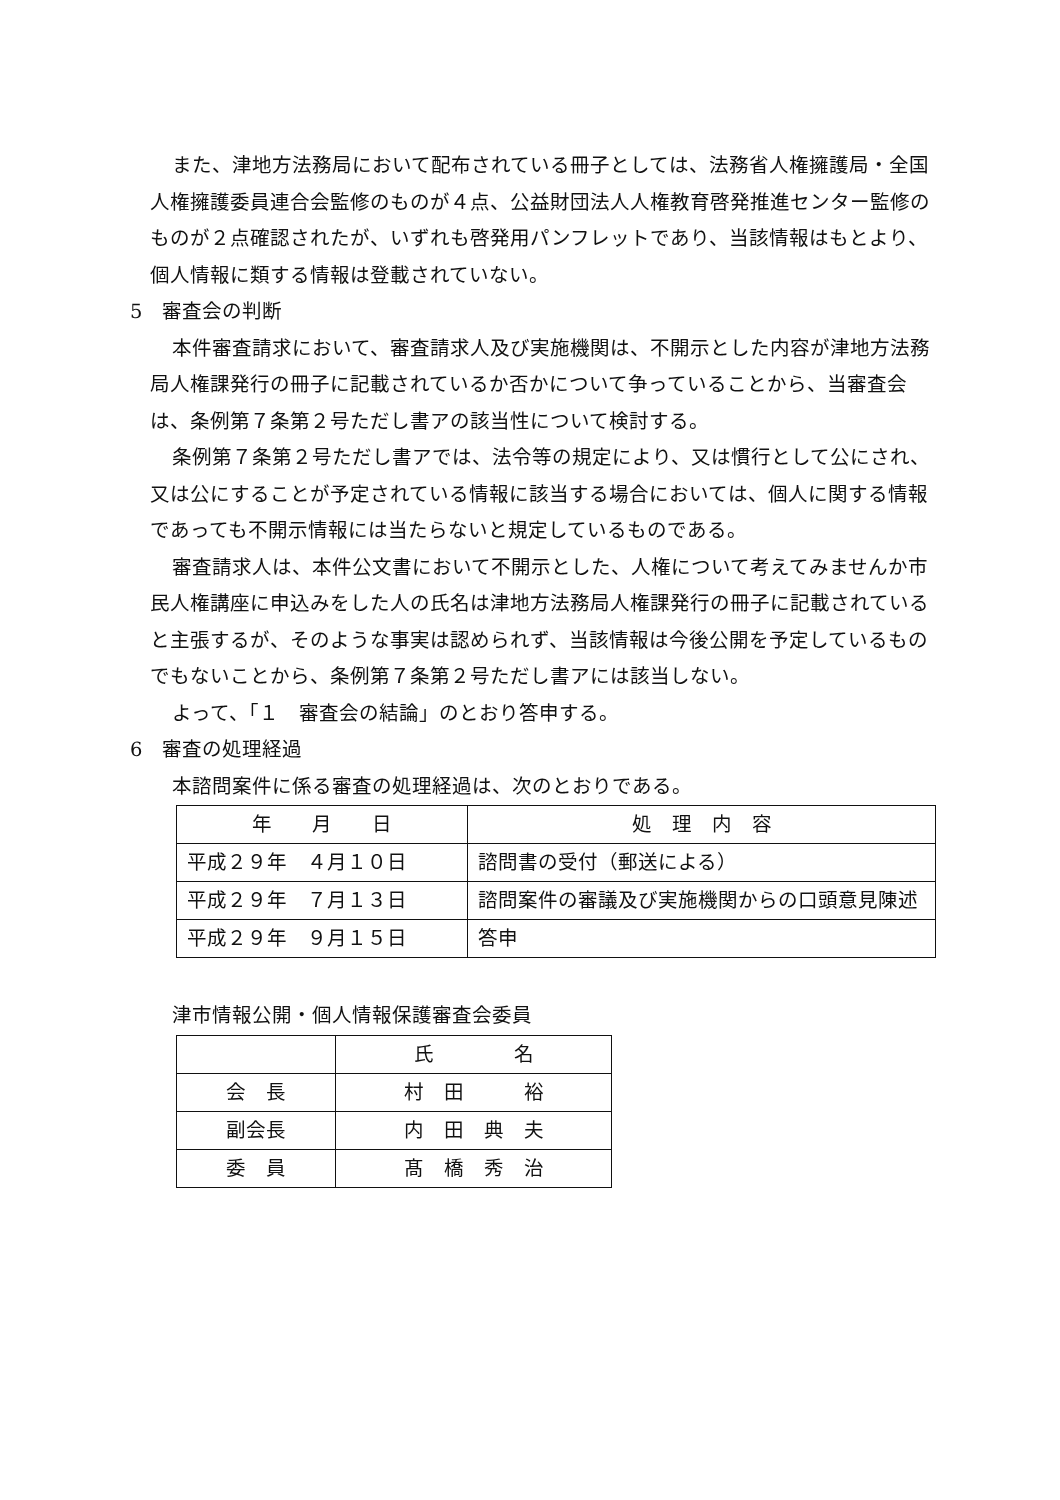また、津地方法務局において配布されている冊子としては、法務省人権擁護局・全国人権擁護委員連合会監修のものが４点、公益財団法人人権教育啓発推進センター監修のものが２点確認されたが、いずれも啓発用パンフレットであり、当該情報はもとより、個人情報に類する情報は登載されていない。
5　審査会の判断
本件審査請求において、審査請求人及び実施機関は、不開示とした内容が津地方法務局人権課発行の冊子に記載されているか否かについて争っていることから、当審査会は、条例第７条第２号ただし書アの該当性について検討する。
条例第７条第２号ただし書アでは、法令等の規定により、又は慣行として公にされ、又は公にすることが予定されている情報に該当する場合においては、個人に関する情報であっても不開示情報には当たらないと規定しているものである。
審査請求人は、本件公文書において不開示とした、人権について考えてみませんか市民人権講座に申込みをした人の氏名は津地方法務局人権課発行の冊子に記載されていると主張するが、そのような事実は認められず、当該情報は今後公開を予定しているものでもないことから、条例第７条第２号ただし書アには該当しない。
よって、「１　審査会の結論」のとおり答申する。
6　審査の処理経過
本諮問案件に係る審査の処理経過は、次のとおりである。
| 年 月 日 | 処 理 内 容 |
| 平成２９年 ４月１０日 | 諮問書の受付（郵送による） |
| 平成２９年 ７月１３日 | 諮問案件の審議及び実施機関からの口頭意見陳述 |
| 平成２９年 ９月１５日 | 答申 |
津市情報公開・個人情報保護審査会委員
| | 氏 名 |
| 会 長 | 村 田 裕 |
| 副会長 | 内 田 典 夫 |
| 委 員 | 髙 橋 秀 治 |